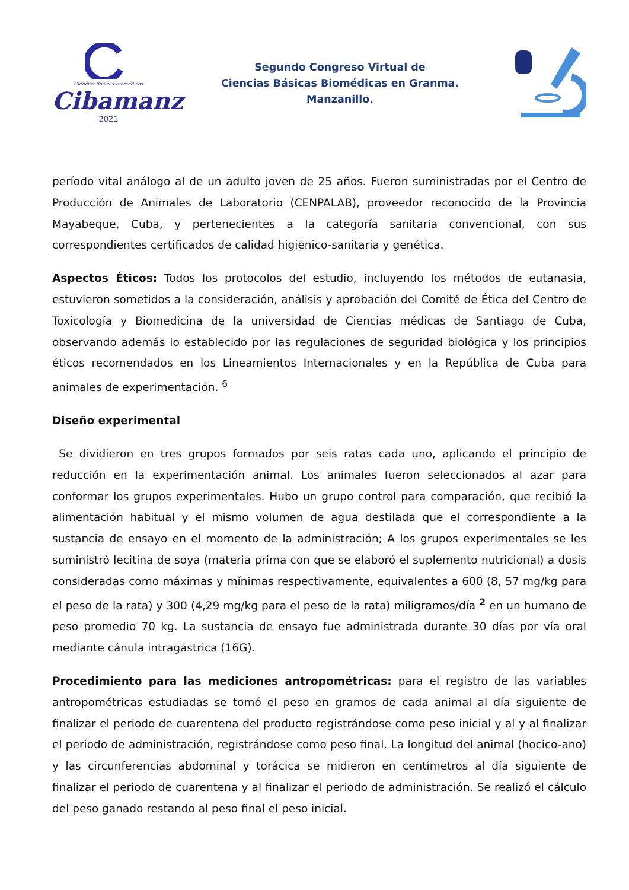Ciencias Básicas Biomédicas
Cibamanz
2021
Segundo Congreso Virtual de
Ciencias Básicas Biomédicas en Granma.
Manzanillo.
período vital análogo al de un adulto joven de 25 años. Fueron suministradas por el Centro de Producción de Animales de Laboratorio (CENPALAB), proveedor reconocido de la Provincia Mayabeque, Cuba, y pertenecientes a la categoría sanitaria convencional, con sus correspondientes certificados de calidad higiénico-sanitaria y genética.
Aspectos Éticos: Todos los protocolos del estudio, incluyendo los métodos de eutanasia, estuvieron sometidos a la consideración, análisis y aprobación del Comité de Ética del Centro de Toxicología y Biomedicina de la universidad de Ciencias médicas de Santiago de Cuba, observando además lo establecido por las regulaciones de seguridad biológica y los principios éticos recomendados en los Lineamientos Internacionales y en la República de Cuba para animales de experimentación. <sup>6</sup>
Diseño experimental
Se dividieron en tres grupos formados por seis ratas cada uno, aplicando el principio de reducción en la experimentación animal. Los animales fueron seleccionados al azar para conformar los grupos experimentales. Hubo un grupo control para comparación, que recibió la alimentación habitual y el mismo volumen de agua destilada que el correspondiente a la sustancia de ensayo en el momento de la administración; A los grupos experimentales se les suministró lecitina de soya (materia prima con que se elaboró el suplemento nutricional) a dosis consideradas como máximas y mínimas respectivamente, equivalentes a 600 (8, 57 mg/kg para el peso de la rata) y 300 (4,29 mg/kg para el peso de la rata) miligramos/día <sup>2</sup> en un humano de peso promedio 70 kg. La sustancia de ensayo fue administrada durante 30 días por vía oral mediante cánula intragástrica (16G).
Procedimiento para las mediciones antropométricas: para el registro de las variables antropométricas estudiadas se tomó el peso en gramos de cada animal al día siguiente de finalizar el periodo de cuarentena del producto registrándose como peso inicial y al y al finalizar el periodo de administración, registrándose como peso final. La longitud del animal (hocico-ano) y las circunferencias abdominal y torácica se midieron en centímetros al día siguiente de finalizar el periodo de cuarentena y al finalizar el periodo de administración. Se realizó el cálculo del peso ganado restando al peso final el peso inicial.